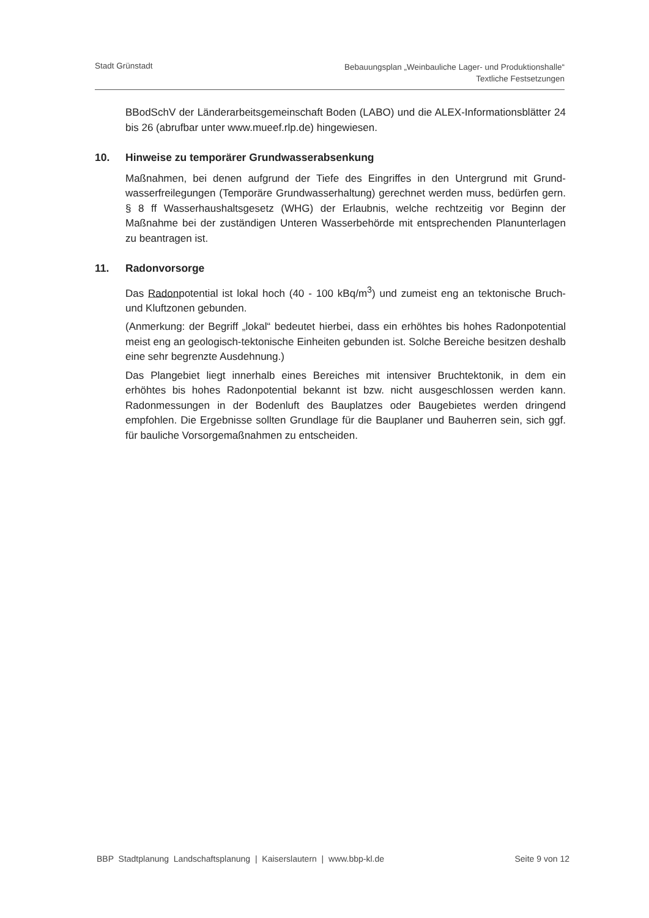Stadt Grünstadt
Bebauungsplan „Weinbauliche Lager- und Produktionshalle“
Textliche Festsetzungen
BBodSchV der Länderarbeitsgemeinschaft Boden (LABO) und die ALEX-Informations­blätter 24 bis 26 (abrufbar unter www.mueef.rlp.de) hingewiesen.
10. Hinweise zu temporärer Grundwasserabsenkung
Maßnahmen, bei denen aufgrund der Tiefe des Eingriffes in den Untergrund mit Grund­wasserfreilegungen (Temporäre Grundwasserhaltung) gerechnet werden muss, bedür­fen gern. § 8 ff Wasserhaushaltsgesetz (WHG) der Erlaubnis, welche rechtzeitig vor Be­ginn der Maßnahme bei der zuständigen Unteren Wasserbehörde mit entsprechenden Planunterlagen zu beantragen ist.
11. Radonvorsorge
Das Radonpotential ist lokal hoch (40 - 100 kBq/m<sup>3</sup>) und zumeist eng an tektonische Bruch- und Kluftzonen gebunden.
(Anmerkung: der Begriff „lokal“ bedeutet hierbei, dass ein erhöhtes bis hohes Radonpo­tential meist eng an geologisch-tektonische Einheiten gebunden ist. Solche Bereiche besitzen deshalb eine sehr begrenzte Ausdehnung.)
Das Plangebiet liegt innerhalb eines Bereiches mit intensiver Bruchtektonik, in dem ein erhöhtes bis hohes Radonpotential bekannt ist bzw. nicht ausgeschlossen werden kann. Radonmessungen in der Bodenluft des Bauplatzes oder Baugebietes werden dringend empfohlen. Die Ergebnisse sollten Grundlage für die Bauplaner und Bauherren sein, sich ggf. für bauliche Vorsorgemaßnahmen zu entscheiden.
BBP Stadtplanung Landschaftsplanung | Kaiserslautern | www.bbp-kl.de
Seite 9 von 12